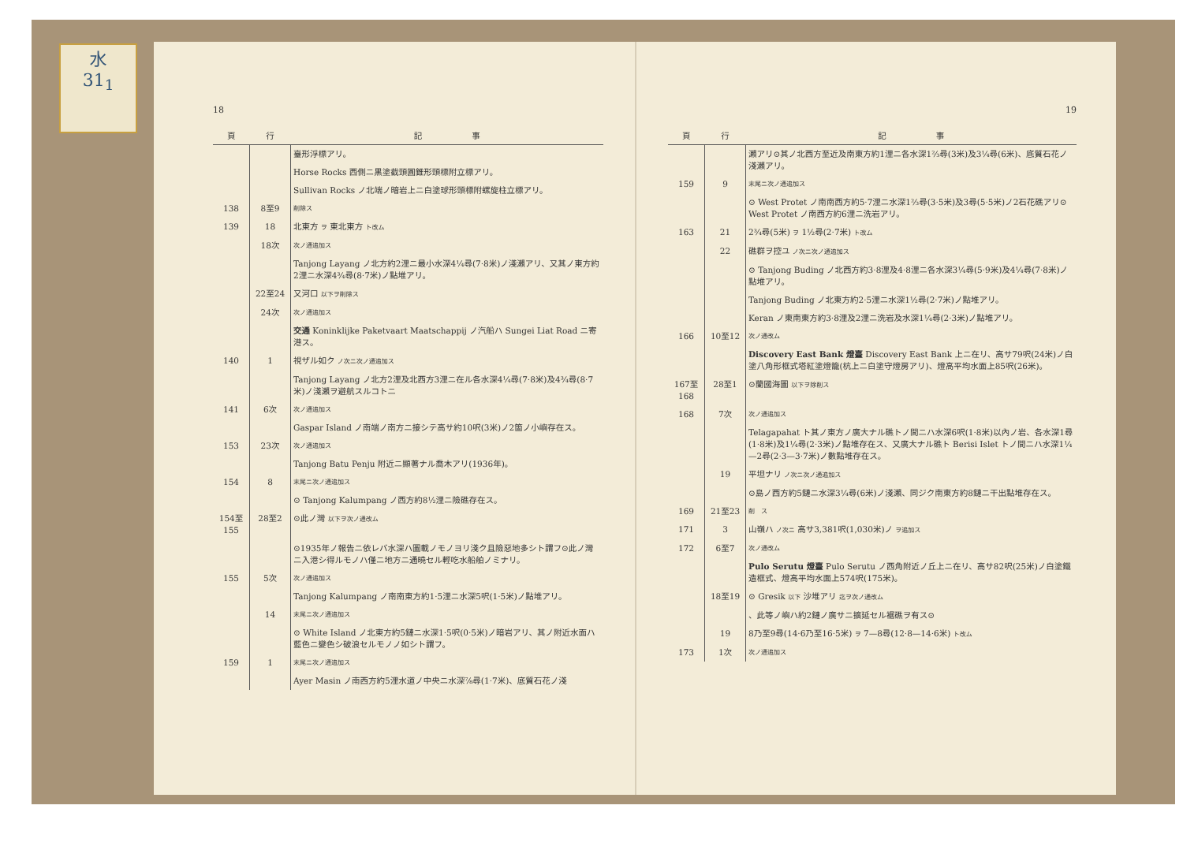水
31<sub>1</sub>
18
| 頁 | 行 | 記 事 |
| --- | --- | --- |
| | | 臺形浮標アリ。 |
| | | Horse Rocks 西側ニ黒塗截頭圓錐形頭標附立標アリ。 |
| | | Sullivan Rocks ノ北端ノ暗岩上ニ白塗球形頭標附螺旋柱立標アリ。 |
| 138 | 8至9 | 削除ス |
| 139 | 18 | 北東方 ヲ 東北東方 ト改ム |
| | 18次 | 次ノ通追加ス |
| | | Tanjong Layang ノ北方約2浬ニ最小水深4¼尋(7·8米)ノ淺瀨アリ、又其ノ東方約2浬ニ水深4¾尋(8·7米)ノ點堆アリ。 |
| | 22至24 | 又河口 以下ヲ削除ス |
| | 24次 | 次ノ通追加ス |
| | | 交通 Koninklijke Paketvaart Maatschappij ノ汽船ハ Sungei Liat Road ニ寄港ス。 |
| 140 | 1 | 視ザル如ク ノ次ニ次ノ通追加ス |
| | | Tanjong Layang ノ北方2浬及北西方3浬ニ在ル各水深4¼尋(7·8米)及4¾尋(8·7米)ノ淺瀨ヲ避航スルコトニ |
| 141 | 6次 | 次ノ通追加ス |
| | | Gaspar Island ノ南端ノ南方ニ接シテ高サ約10呎(3米)ノ2箇ノ小嶼存在ス。 |
| 153 | 23次 | 次ノ通追加ス |
| | | Tanjong Batu Penju 附近ニ顯著ナル喬木アリ(1936年)。 |
| 154 | 8 | 末尾ニ次ノ通追加ス |
| | | ⊙ Tanjong Kalumpang ノ西方約8½浬ニ險礁存在ス。 |
| 154至155 | 28至2 | ⊙此ノ灣 以下ヲ次ノ通改ム |
| | | ⊙1935年ノ報告ニ依レバ水深ハ圖載ノモノヨリ淺ク且險惡地多シト謂フ⊙此ノ灣ニ入港シ得ルモノハ僅ニ地方ニ通曉セル輕吃水船舶ノミナリ。 |
| 155 | 5次 | 次ノ通追加ス |
| | | Tanjong Kalumpang ノ南南東方約1·5浬ニ水深5呎(1·5米)ノ點堆アリ。 |
| | 14 | 末尾ニ次ノ通追加ス |
| | | ⊙ White Island ノ北東方約5鏈ニ水深1·5呎(0·5米)ノ暗岩アリ、其ノ附近水面ハ藍色ニ變色シ破浪セルモノノ如シト謂フ。 |
| 159 | 1 | 末尾ニ次ノ通追加ス |
| | | Ayer Masin ノ南西方約5浬水道ノ中央ニ水深⅞尋(1·7米)、底質石花ノ淺 |
19
| 頁 | 行 | 記 事 |
| --- | --- | --- |
| | | 瀨アリ⊙其ノ北西方至近及南東方約1浬ニ各水深1⅔尋(3米)及3¼尋(6米)、底質石花ノ淺瀨アリ。 |
| 159 | 9 | 末尾ニ次ノ通追加ス |
| | | ⊙ West Protet ノ南南西方約5·7浬ニ水深1⅔尋(3·5米)及3尋(5·5米)ノ2石花礁アリ⊙ West Protet ノ南西方約6浬ニ洗岩アリ。 |
| 163 | 21 | 2¾尋(5米) ヲ 1½尋(2·7米) ト改ム |
| | 22 | 礁群ヲ控ユ ノ次ニ次ノ通追加ス |
| | | ⊙ Tanjong Buding ノ北西方約3·8浬及4·8浬ニ各水深3¼尋(5·9米)及4¼尋(7·8米)ノ點堆アリ。 |
| | | Tanjong Buding ノ北東方約2·5浬ニ水深1½尋(2·7米)ノ點堆アリ。 |
| | | Keran ノ東南東方約3·8浬及2浬ニ洗岩及水深1¼尋(2·3米)ノ點堆アリ。 |
| 166 | 10至12 | 次ノ通改ム |
| | | Discovery East Bank 燈臺 Discovery East Bank 上ニ在リ、高サ79呎(24米)ノ白塗八角形框式塔紅塗燈籠(杭上ニ白塗守燈房アリ)、燈高平均水面上85呎(26米)。 |
| 167至168 | 28至1 | ⊙蘭國海圖 以下ヲ除削ス |
| 168 | 7次 | 次ノ通追加ス |
| | | Telagapahat ト其ノ東方ノ廣大ナル礁トノ間ニハ水深6呎(1·8米)以內ノ岩、各水深1尋(1·8米)及1¼尋(2·3米)ノ點堆存在ス、又廣大ナル礁ト Berisi Islet トノ間ニハ水深1¼—2尋(2·3—3·7米)ノ數點堆存在ス。 |
| | 19 | 平坦ナリ ノ次ニ次ノ通追加ス |
| | | ⊙島ノ西方約5鏈ニ水深3¼尋(6米)ノ淺瀨、同ジク南東方約8鏈ニ干出點堆存在ス。 |
| 169 | 21至23 | 削 ス |
| 171 | 3 | 山嶺ハ ノ次ニ 高サ3,381呎(1,030米)ノ ヲ追加ス |
| 172 | 6至7 | 次ノ通改ム |
| | | Pulo Serutu 燈臺 Pulo Serutu ノ西角附近ノ丘上ニ在リ、高サ82呎(25米)ノ白塗鐵造框式、燈高平均水面上574呎(175米)。 |
| | 18至19 | ⊙ Gresik 以下 沙堆アリ 迄ヲ次ノ通改ム |
| | | 、此等ノ嶼ハ約2鏈ノ廣サニ擴延セル裾礁ヲ有ス⊙ |
| | 19 | 8乃至9尋(14·6乃至16·5米) ヲ 7—8尋(12·8—14·6米) ト改ム |
| 173 | 1次 | 次ノ通追加ス |